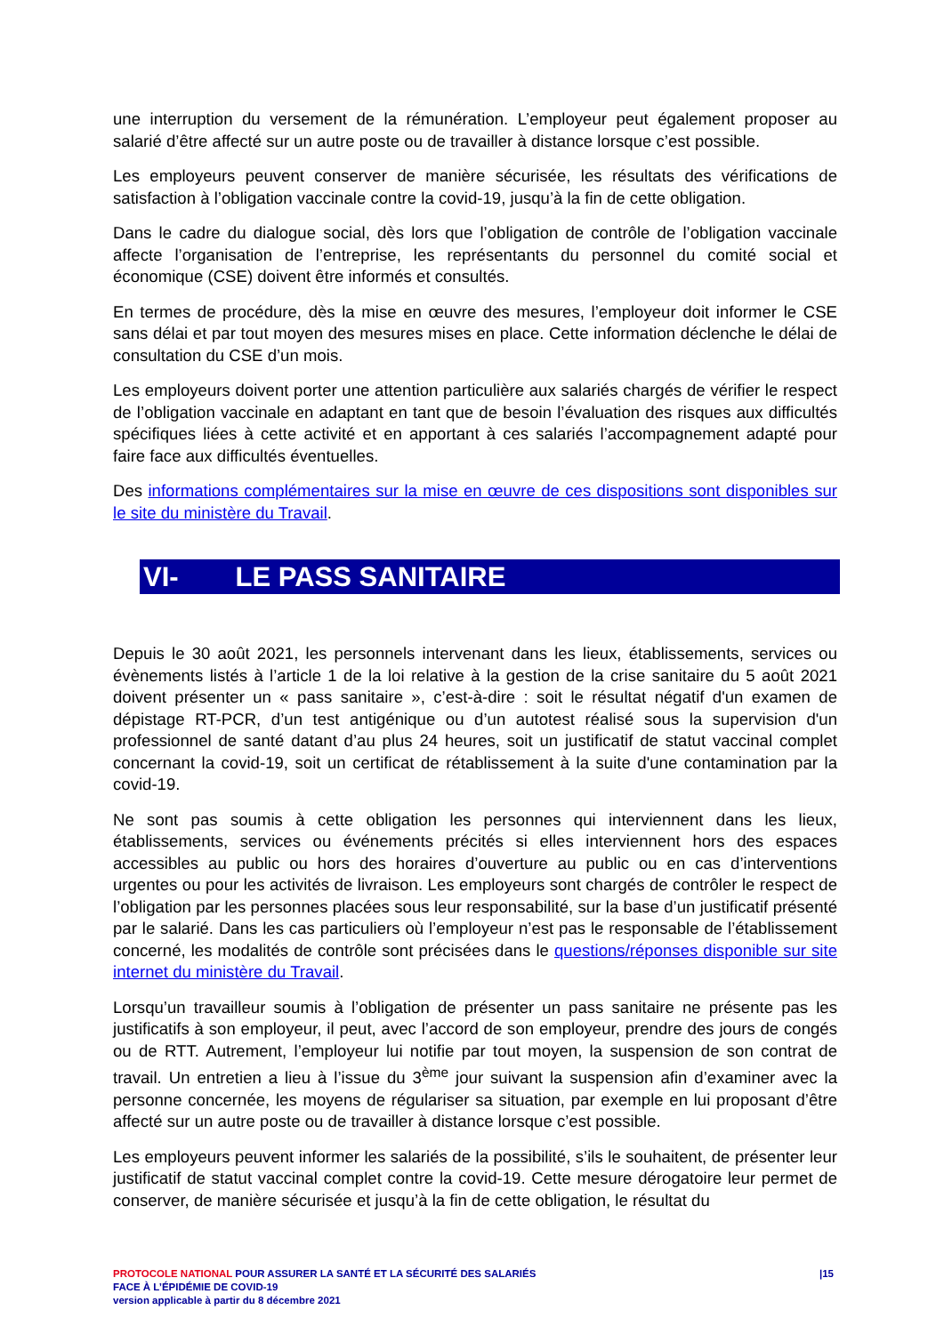une interruption du versement de la rémunération. L’employeur peut également proposer au salarié d’être affecté sur un autre poste ou de travailler à distance lorsque c’est possible.
Les employeurs peuvent conserver de manière sécurisée, les résultats des vérifications de satisfaction à l’obligation vaccinale contre la covid-19, jusqu’à la fin de cette obligation.
Dans le cadre du dialogue social, dès lors que l’obligation de contrôle de l’obligation vaccinale affecte l’organisation de l’entreprise, les représentants du personnel du comité social et économique (CSE) doivent être informés et consultés.
En termes de procédure, dès la mise en œuvre des mesures, l’employeur doit informer le CSE sans délai et par tout moyen des mesures mises en place. Cette information déclenche le délai de consultation du CSE d’un mois.
Les employeurs doivent porter une attention particulière aux salariés chargés de vérifier le respect de l’obligation vaccinale en adaptant en tant que de besoin l’évaluation des risques aux difficultés spécifiques liées à cette activité et en apportant à ces salariés l’accompagnement adapté pour faire face aux difficultés éventuelles.
Des informations complémentaires sur la mise en œuvre de ces dispositions sont disponibles sur le site du ministère du Travail.
VI- LE PASS SANITAIRE
Depuis le 30 août 2021, les personnels intervenant dans les lieux, établissements, services ou évènements listés à l’article 1 de la loi relative à la gestion de la crise sanitaire du 5 août 2021 doivent présenter un « pass sanitaire », c’est-à-dire : soit le résultat négatif d'un examen de dépistage RT-PCR, d’un test antigénique ou d’un autotest réalisé sous la supervision d'un professionnel de santé datant d’au plus 24 heures, soit un justificatif de statut vaccinal complet concernant la covid-19, soit un certificat de rétablissement à la suite d'une contamination par la covid-19.
Ne sont pas soumis à cette obligation les personnes qui interviennent dans les lieux, établissements, services ou événements précités si elles interviennent hors des espaces accessibles au public ou hors des horaires d’ouverture au public ou en cas d’interventions urgentes ou pour les activités de livraison. Les employeurs sont chargés de contrôler le respect de l’obligation par les personnes placées sous leur responsabilité, sur la base d’un justificatif présenté par le salarié. Dans les cas particuliers où l’employeur n’est pas le responsable de l’établissement concerné, les modalités de contrôle sont précisées dans le questions/réponses disponible sur site internet du ministère du Travail.
Lorsqu’un travailleur soumis à l’obligation de présenter un pass sanitaire ne présente pas les justificatifs à son employeur, il peut, avec l’accord de son employeur, prendre des jours de congés ou de RTT. Autrement, l’employeur lui notifie par tout moyen, la suspension de son contrat de travail. Un entretien a lieu à l’issue du 3<sup>ème</sup> jour suivant la suspension afin d’examiner avec la personne concernée, les moyens de régulariser sa situation, par exemple en lui proposant d’être affecté sur un autre poste ou de travailler à distance lorsque c’est possible.
Les employeurs peuvent informer les salariés de la possibilité, s’ils le souhaitent, de présenter leur justificatif de statut vaccinal complet contre la covid-19. Cette mesure dérogatoire leur permet de conserver, de manière sécurisée et jusqu’à la fin de cette obligation, le résultat du
PROTOCOLE NATIONAL POUR ASSURER LA SANTÉ ET LA SÉCURITÉ DES SALARIÉS
FACE À L’ÉPIDÉMIE DE COVID-19
version applicable à partir du 8 décembre 2021
|15